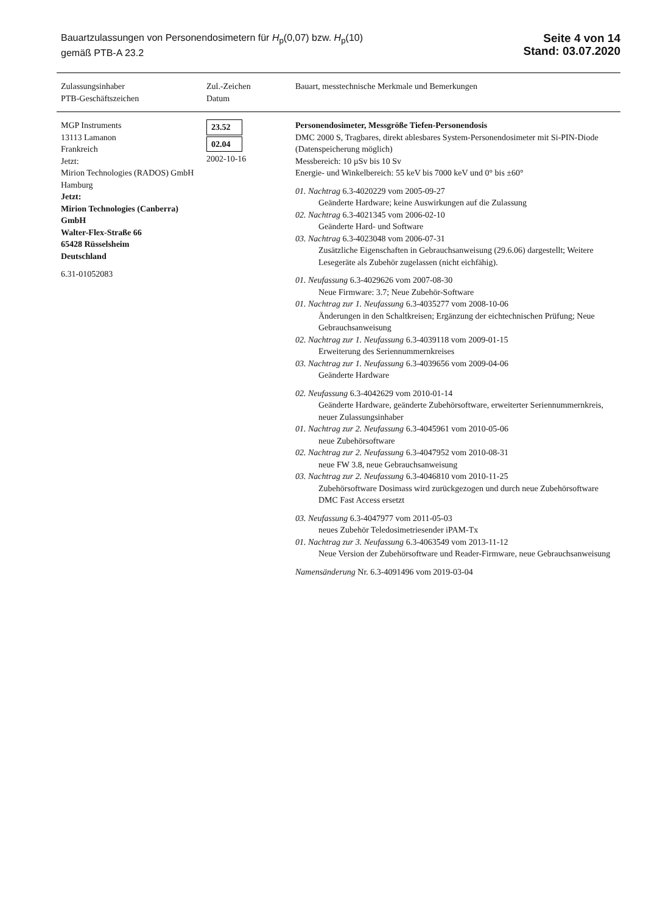Bauartzulassungen von Personendosimetern für H<sub>p</sub>(0,07) bzw. H<sub>p</sub>(10)
gemäß PTB-A 23.2
Seite 4 von 14
Stand: 03.07.2020
| Zulassungsinhaber PTB-Geschäftszeichen | Zul.-Zeichen Datum | Bauart, messtechnische Merkmale und Bemerkungen |
| --- | --- | --- |
| MGP Instruments 13113 Lamanon Frankreich Jetzt: Mirion Technologies (RADOS) GmbH Hamburg Jetzt: Mirion Technologies (Canberra) GmbH Walter-Flex-Straße 66 65428 Rüsselsheim Deutschland 6.31-01052083 | 23.52 02.04 2002-10-16 | Personendosimeter, Messgröße Tiefen-Personendosis DMC 2000 S, Tragbares, direkt ablesbares System-Personendosimeter mit Si-PIN-Diode (Datenspeicherung möglich) Messbereich: 10 µSv bis 10 Sv Energie- und Winkelbereich: 55 keV bis 7000 keV und 0° bis ±60° 01. Nachtrag 6.3-4020229 vom 2005-09-27 Geänderte Hardware; keine Auswirkungen auf die Zulassung 02. Nachtrag 6.3-4021345 vom 2006-02-10 Geänderte Hard- und Software 03. Nachtrag 6.3-4023048 vom 2006-07-31 Zusätzliche Eigenschaften in Gebrauchsanweisung (29.6.06) dargestellt; Weitere Lesegeräte als Zubehör zugelassen (nicht eichfähig). 01. Neufassung 6.3-4029626 vom 2007-08-30 Neue Firmware: 3.7; Neue Zubehör-Software 01. Nachtrag zur 1. Neufassung 6.3-4035277 vom 2008-10-06 Änderungen in den Schaltkreisen; Ergänzung der eichtechnischen Prüfung; Neue Gebrauchsanweisung 02. Nachtrag zur 1. Neufassung 6.3-4039118 vom 2009-01-15 Erweiterung des Seriennummernkreises 03. Nachtrag zur 1. Neufassung 6.3-4039656 vom 2009-04-06 Geänderte Hardware 02. Neufassung 6.3-4042629 vom 2010-01-14 Geänderte Hardware, geänderte Zubehörsoftware, erweiterter Seriennummernkreis, neuer Zulassungsinhaber 01. Nachtrag zur 2. Neufassung 6.3-4045961 vom 2010-05-06 neue Zubehörsoftware 02. Nachtrag zur 2. Neufassung 6.3-4047952 vom 2010-08-31 neue FW 3.8, neue Gebrauchsanweisung 03. Nachtrag zur 2. Neufassung 6.3-4046810 vom 2010-11-25 Zubehörsoftware Dosimass wird zurückgezogen und durch neue Zubehörsoftware DMC Fast Access ersetzt 03. Neufassung 6.3-4047977 vom 2011-05-03 neues Zubehör Teledosimetriesender iPAM-Tx 01. Nachtrag zur 3. Neufassung 6.3-4063549 vom 2013-11-12 Neue Version der Zubehörsoftware und Reader-Firmware, neue Gebrauchsanweisung Namensänderung Nr. 6.3-4091496 vom 2019-03-04 |